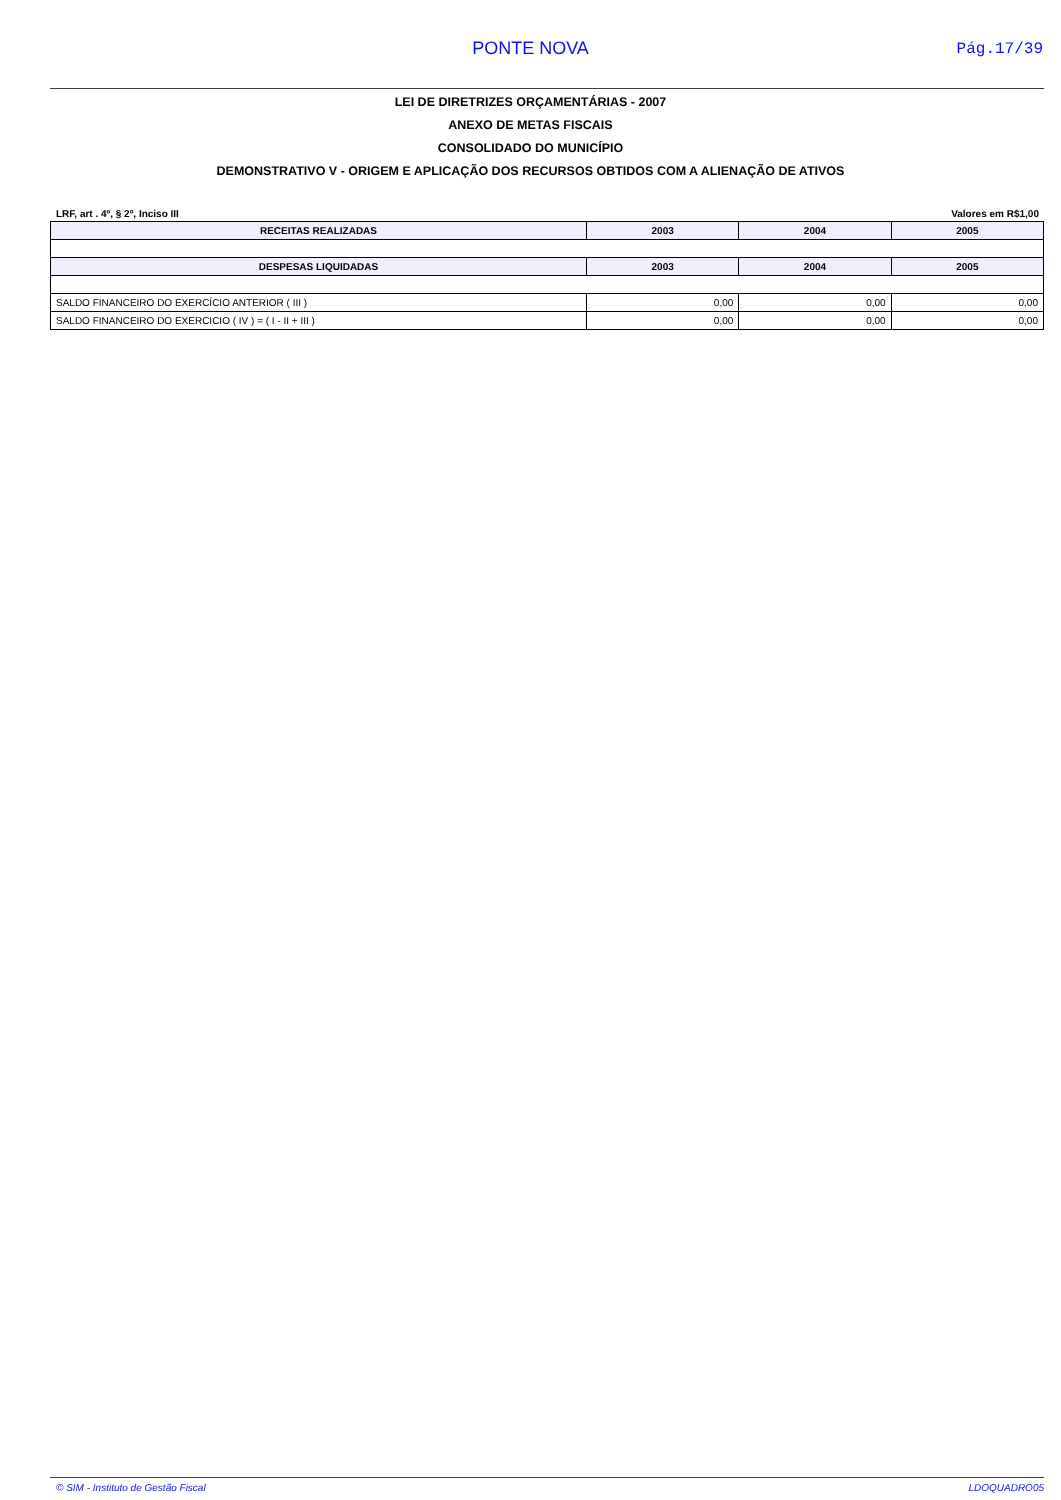PONTE NOVA Pág.17/39
LEI DE DIRETRIZES ORÇAMENTÁRIAS - 2007
ANEXO DE METAS FISCAIS
CONSOLIDADO DO MUNICÍPIO
DEMONSTRATIVO V - ORIGEM E APLICAÇÃO DOS RECURSOS OBTIDOS COM A ALIENAÇÃO DE ATIVOS
LRF, art . 4º, § 2º, Inciso III Valores em R$1,00
| RECEITAS REALIZADAS | 2003 | 2004 | 2005 |
| --- | --- | --- | --- |
| DESPESAS LIQUIDADAS | 2003 | 2004 | 2005 |
| SALDO FINANCEIRO DO EXERCÍCIO ANTERIOR ( III ) | 0,00 | 0,00 | 0,00 |
| SALDO FINANCEIRO DO EXERCICIO ( IV ) = ( I - II + III ) | 0,00 | 0,00 | 0,00 |
© SIM - Instituto de Gestão Fiscal LDOQUADRO05